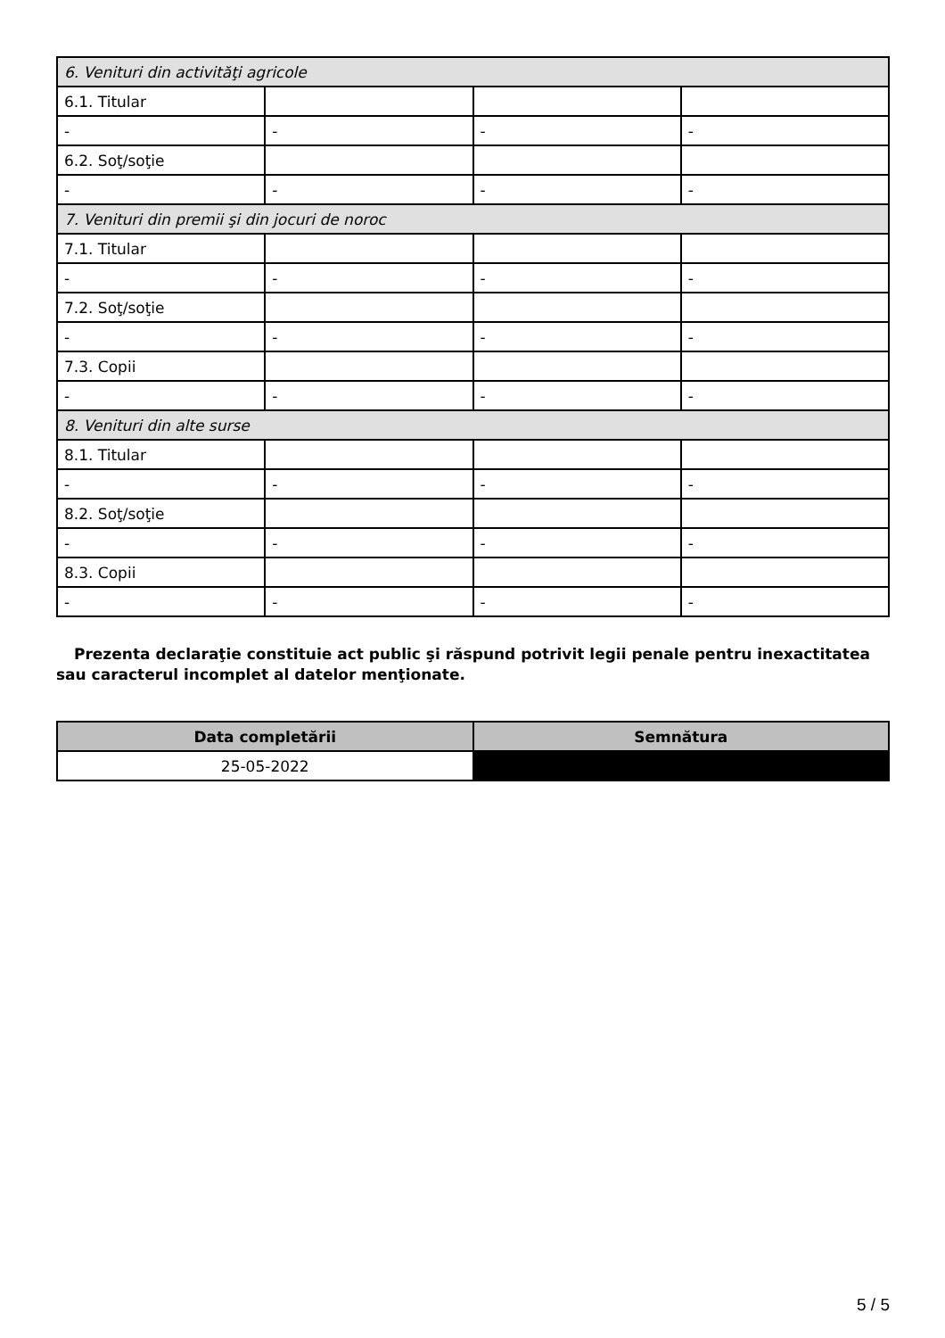| 6. Venituri din activităţi agricole | | | |
| 6.1. Titular | | | |
| - | - | - | - |
| 6.2. Soţ/soţie | | | |
| - | - | - | - |
| 7. Venituri din premii şi din jocuri de noroc | | | |
| 7.1. Titular | | | |
| - | - | - | - |
| 7.2. Soţ/soţie | | | |
| - | - | - | - |
| 7.3. Copii | | | |
| - | - | - | - |
| 8. Venituri din alte surse | | | |
| 8.1. Titular | | | |
| - | - | - | - |
| 8.2. Soţ/soţie | | | |
| - | - | - | - |
| 8.3. Copii | | | |
| - | - | - | - |
Prezenta declaraţie constituie act public şi răspund potrivit legii penale pentru inexactitatea sau caracterul incomplet al datelor menţionate.
| Data completării | Semnătura |
| --- | --- |
| 25-05-2022 | |
5 / 5